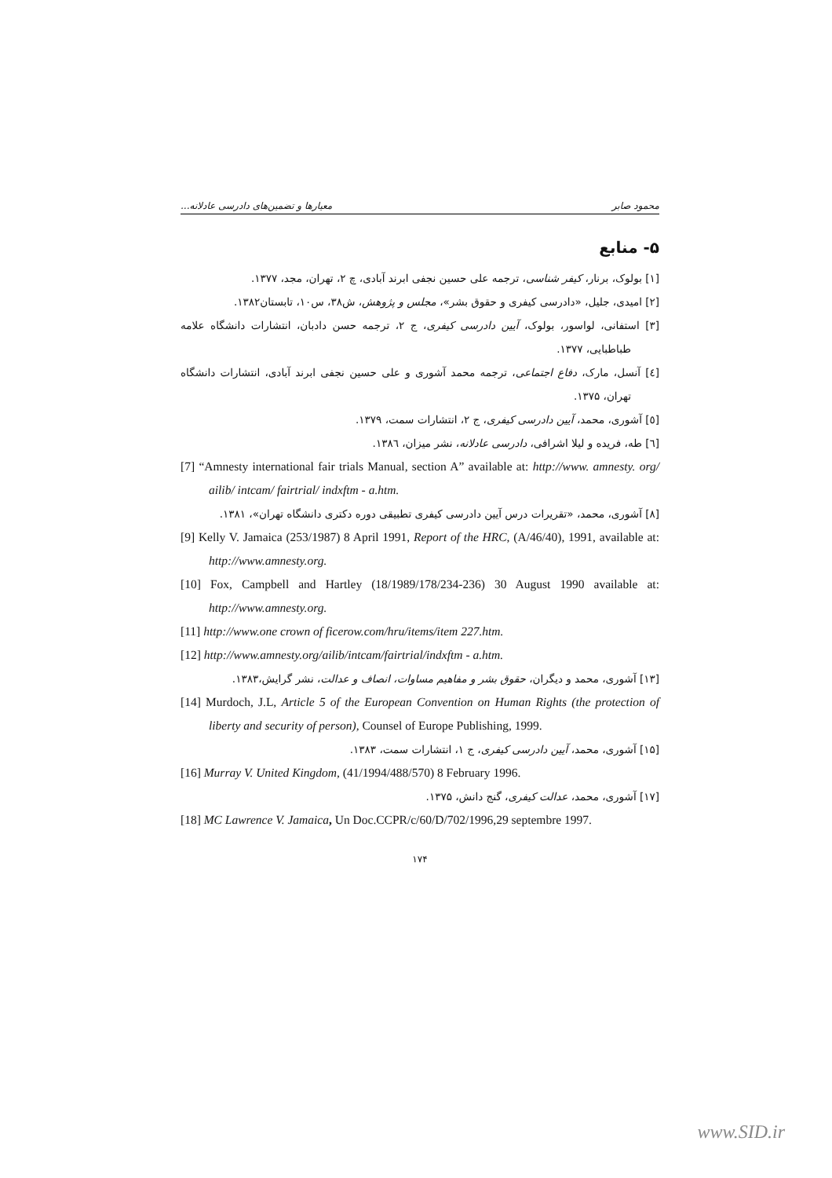محمود صابر معیارها و تضمین‌های دادرسی عادلانه...
۵- منابع
[۱] بولوک، برنار، کیفر شناسی، ترجمه علی حسین نجفی ابرند آبادی، چ ۲، تهران، مجد، ۱۳۷۷.
[۲] امیدی، جلیل، «دادرسی کیفری و حقوق بشر»، مجلس و پژوهش، ش۳۸، س۱۰، تابستان۱۳۸۲.
[۳] استفانی، لواسور، بولوک، آیین دادرسی کیفری، ج ۲، ترجمه حسن دادبان، انتشارات دانشگاه علامه طباطبایی، ۱۳۷۷.
[٤] آنسل، مارک، دفاع اجتماعی، ترجمه محمد آشوری و علی حسین نجفی ابرند آبادی، انتشارات دانشگاه تهران، ۱۳۷۵.
[٥] آشوری، محمد، آیین دادرسی کیفری، ج ۲، انتشارات سمت، ۱۳۷۹.
[٦] طه، فریده و لیلا اشرافی، دادرسی عادلانه، نشر میزان، ۱۳۸٦.
[7] “Amnesty international fair trials Manual, section A” available at: http://www. amnesty. org/ ailib/ intcam/ fairtrial/ indxftm - a.htm.
[۸] آشوری، محمد، «تقریرات درس آیین دادرسی کیفری تطبیقی دوره دکتری دانشگاه تهران»، ۱۳۸۱.
[9] Kelly V. Jamaica (253/1987) 8 April 1991, Report of the HRC, (A/46/40), 1991, available at: http://www.amnesty.org.
[10] Fox, Campbell and Hartley (18/1989/178/234-236) 30 August 1990 available at: http://www.amnesty.org.
[11] http://www.one crown of ficerow.com/hru/items/item 227.htm.
[12] http://www.amnesty.org/ailib/intcam/fairtrial/indxftm - a.htm.
[۱۳] آشوری، محمد و دیگران، حقوق بشر و مفاهیم مساوات، انصاف و عدالت، نشر گرایش،۱۳۸۳.
[14] Murdoch, J.L, Article 5 of the European Convention on Human Rights (the protection of liberty and security of person), Counsel of Europe Publishing, 1999.
[۱۵] آشوری، محمد، آیین دادرسی کیفری، ج ۱، انتشارات سمت، ۱۳۸۳.
[16] Murray V. United Kingdom, (41/1994/488/570) 8 February 1996.
[۱۷] آشوری، محمد، عدالت کیفری، گنج دانش، ۱۳۷۵.
[18] MC Lawrence V. Jamaica, Un Doc.CCPR/c/60/D/702/1996,29 septembre 1997.
۱۷۴
www.SID.ir